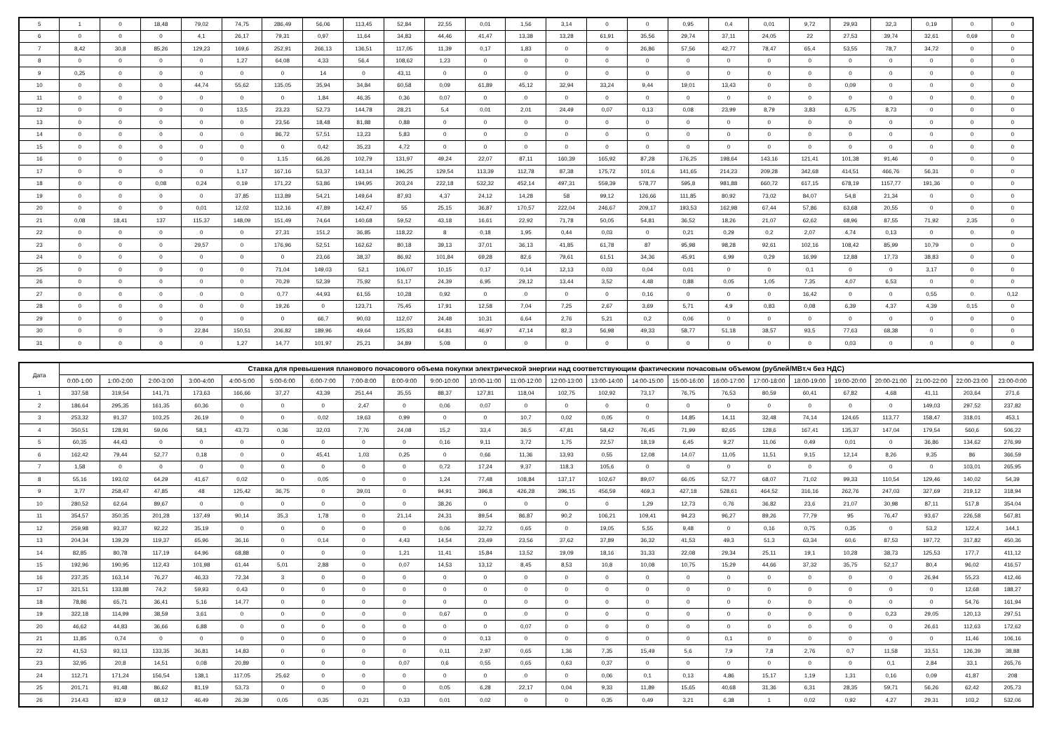| 5 | 1 | 0 | 18,48 | 79,02 | 74,75 | 286,49 | 56,06 | 113,45 | 52,84 | 22,55 | 0,01 | 1,56 | 3,14 | 0 | 0 | 0,95 | 0,4 | 0,01 | 9,72 | 29,93 | 32,3 | 0,19 | 0 | 0 |
| 6 | 0 | 0 | 0 | 4,1 | 26,17 | 79,31 | 0,97 | 11,64 | 34,83 | 44,46 | 41,47 | 13,38 | 13,28 | 61,91 | 35,56 | 29,74 | 37,11 | 24,05 | 22 | 27,53 | 39,74 | 32,61 | 0,69 | 0 |
| 7 | 8,42 | 30,8 | 85,26 | 129,23 | 169,6 | 252,91 | 266,13 | 136,51 | 117,05 | 11,39 | 0,17 | 1,83 | 0 | 0 | 26,86 | 57,56 | 42,77 | 78,47 | 65,4 | 53,55 | 78,7 | 34,72 | 0 | 0 |
| 8 | 0 | 0 | 0 | 0 | 1,27 | 64,08 | 4,33 | 56,4 | 108,62 | 1,23 | 0 | 0 | 0 | 0 | 0 | 0 | 0 | 0 | 0 | 0 | 0 | 0 | 0 | 0 |
| 9 | 0,25 | 0 | 0 | 0 | 0 | 0 | 14 | 0 | 43,11 | 0 | 0 | 0 | 0 | 0 | 0 | 0 | 0 | 0 | 0 | 0 | 0 | 0 | 0 | 0 |
| 10 | 0 | 0 | 0 | 44,74 | 55,62 | 135,05 | 35,94 | 34,84 | 60,58 | 0,09 | 61,89 | 45,12 | 32,94 | 33,24 | 9,44 | 19,01 | 13,43 | 0 | 0 | 0,09 | 0 | 0 | 0 | 0 |
| 11 | 0 | 0 | 0 | 0 | 0 | 0 | 1,84 | 46,35 | 0,36 | 0,07 | 0 | 0 | 0 | 0 | 0 | 0 | 0 | 0 | 0 | 0 | 0 | 0 | 0 | 0 |
| 12 | 0 | 0 | 0 | 0 | 13,5 | 23,23 | 52,73 | 144,78 | 28,21 | 5,4 | 0,01 | 2,01 | 24,49 | 0,07 | 0,13 | 0,08 | 23,99 | 8,79 | 3,83 | 6,75 | 8,73 | 0 | 0 | 0 |
| 13 | 0 | 0 | 0 | 0 | 0 | 23,56 | 18,48 | 81,88 | 0,88 | 0 | 0 | 0 | 0 | 0 | 0 | 0 | 0 | 0 | 0 | 0 | 0 | 0 | 0 | 0 |
| 14 | 0 | 0 | 0 | 0 | 0 | 86,72 | 57,51 | 13,23 | 5,83 | 0 | 0 | 0 | 0 | 0 | 0 | 0 | 0 | 0 | 0 | 0 | 0 | 0 | 0 | 0 |
| 15 | 0 | 0 | 0 | 0 | 0 | 0 | 0,42 | 35,23 | 4,72 | 0 | 0 | 0 | 0 | 0 | 0 | 0 | 0 | 0 | 0 | 0 | 0 | 0 | 0 | 0 |
| 16 | 0 | 0 | 0 | 0 | 0 | 1,15 | 66,26 | 102,79 | 131,97 | 49,24 | 22,07 | 87,11 | 160,39 | 165,92 | 87,28 | 176,25 | 198,64 | 143,16 | 121,41 | 101,38 | 91,46 | 0 | 0 | 0 |
| 17 | 0 | 0 | 0 | 0 | 1,17 | 167,16 | 53,37 | 143,14 | 196,25 | 129,54 | 113,39 | 112,78 | 87,38 | 175,72 | 101,6 | 141,65 | 214,23 | 209,28 | 342,68 | 414,51 | 466,76 | 56,31 | 0 | 0 |
| 18 | 0 | 0 | 0,08 | 0,24 | 0,19 | 171,22 | 53,86 | 194,95 | 203,24 | 222,18 | 532,32 | 452,14 | 497,31 | 559,39 | 578,77 | 595,8 | 981,88 | 660,72 | 617,15 | 678,19 | 1157,77 | 191,36 | 0 | 0 |
| 19 | 0 | 0 | 0 | 0 | 37,85 | 113,89 | 54,21 | 149,64 | 87,93 | 4,37 | 24,12 | 14,28 | 58 | 99,12 | 126,66 | 111,85 | 80,92 | 73,02 | 84,07 | 54,8 | 21,34 | 0 | 0 | 0 |
| 20 | 0 | 0 | 0 | 0,01 | 12,02 | 112,16 | 47,89 | 142,47 | 55 | 25,15 | 36,87 | 170,57 | 222,04 | 246,67 | 209,17 | 193,53 | 162,98 | 67,44 | 57,86 | 63,68 | 20,55 | 0 | 0 | 0 |
| 21 | 0,08 | 18,41 | 137 | 115,37 | 148,09 | 151,49 | 74,64 | 140,68 | 59,52 | 43,18 | 16,61 | 22,92 | 71,78 | 50,05 | 54,81 | 36,52 | 18,26 | 21,07 | 62,62 | 68,96 | 87,55 | 71,92 | 2,35 | 0 |
| 22 | 0 | 0 | 0 | 0 | 0 | 27,31 | 151,2 | 36,85 | 118,22 | 8 | 0,18 | 1,95 | 0,44 | 0,03 | 0 | 0,21 | 0,29 | 0,2 | 2,07 | 4,74 | 0,13 | 0 | 0 | 0 |
| 23 | 0 | 0 | 0 | 29,57 | 0 | 176,96 | 52,51 | 162,62 | 80,18 | 39,13 | 37,01 | 36,13 | 41,85 | 61,78 | 87 | 95,98 | 98,28 | 92,61 | 102,16 | 108,42 | 85,99 | 10,79 | 0 | 0 |
| 24 | 0 | 0 | 0 | 0 | 0 | 0 | 23,66 | 38,37 | 86,92 | 101,84 | 69,28 | 82,6 | 79,61 | 61,51 | 34,36 | 45,91 | 6,99 | 0,29 | 16,99 | 12,88 | 17,73 | 38,83 | 0 | 0 |
| 25 | 0 | 0 | 0 | 0 | 0 | 71,04 | 149,03 | 52,1 | 106,07 | 10,15 | 0,17 | 0,14 | 12,13 | 0,03 | 0,04 | 0,01 | 0 | 0 | 0,1 | 0 | 0 | 3,17 | 0 | 0 |
| 26 | 0 | 0 | 0 | 0 | 0 | 70,29 | 52,39 | 75,92 | 51,17 | 24,39 | 6,95 | 29,12 | 13,44 | 3,52 | 4,48 | 0,88 | 0,05 | 1,05 | 7,35 | 4,07 | 6,53 | 0 | 0 | 0 |
| 27 | 0 | 0 | 0 | 0 | 0 | 0,77 | 44,93 | 61,55 | 10,28 | 0,92 | 0 | 0 | 0 | 0 | 0,16 | 0 | 0 | 0 | 16,42 | 0 | 0 | 0,55 | 0 | 0,12 |
| 28 | 0 | 0 | 0 | 0 | 0 | 19,26 | 0 | 123,71 | 75,45 | 17,91 | 12,58 | 7,04 | 7,25 | 2,67 | 3,69 | 5,71 | 4,9 | 0,83 | 0,08 | 6,39 | 4,37 | 4,39 | 0,15 | 0 |
| 29 | 0 | 0 | 0 | 0 | 0 | 0 | 66,7 | 90,03 | 112,07 | 24,48 | 10,31 | 6,64 | 2,76 | 5,21 | 0,2 | 0,06 | 0 | 0 | 0 | 0 | 0 | 0 | 0 | 0 |
| 30 | 0 | 0 | 0 | 22,84 | 150,51 | 206,82 | 189,96 | 49,64 | 125,83 | 64,81 | 46,97 | 47,14 | 82,3 | 56,98 | 49,33 | 58,77 | 51,18 | 38,57 | 93,5 | 77,63 | 68,38 | 0 | 0 | 0 |
| 31 | 0 | 0 | 0 | 0 | 1,27 | 14,77 | 101,97 | 25,21 | 34,89 | 5,08 | 0 | 0 | 0 | 0 | 0 | 0 | 0 | 0 | 0 | 0,03 | 0 | 0 | 0 | 0 |
| Дата | Ставка для превышения планового почасового объема покупки электрической энергии над соответствующим фактическим почасовым объемом (рублей/МВт.ч без НДС) | | | | | | | | | | | | | | | | | | | | | | | |
| --- | --- | --- | --- | --- | --- | --- | --- | --- | --- | --- | --- | --- | --- | --- | --- | --- | --- | --- | --- | --- | --- | --- | --- | --- |
| | 0:00-1:00 | 1:00-2:00 | 2:00-3:00 | 3:00-4:00 | 4:00-5:00 | 5:00-6:00 | 6:00-7:00 | 7:00-8:00 | 8:00-9:00 | 9:00-10:00 | 10:00-11:00 | 11:00-12:00 | 12:00-13:00 | 13:00-14:00 | 14:00-15:00 | 15:00-16:00 | 16:00-17:00 | 17:00-18:00 | 18:00-19:00 | 19:00-20:00 | 20:00-21:00 | 21:00-22:00 | 22:00-23:00 | 23:00-0:00 |
| 1 | 337,58 | 319,54 | 141,71 | 173,63 | 166,66 | 37,27 | 43,39 | 251,44 | 35,55 | 88,37 | 127,81 | 118,04 | 102,75 | 102,92 | 73,17 | 76,75 | 76,53 | 80,59 | 60,41 | 67,82 | 4,68 | 41,11 | 203,64 | 271,6 |
| 2 | 186,64 | 295,35 | 161,35 | 60,36 | 0 | 0 | 0 | 2,47 | 0 | 0,06 | 0,07 | 0 | 0 | 0 | 0 | 0 | 0 | 0 | 0 | 0 | 0 | 149,03 | 297,52 | 237,82 |
| 3 | 253,32 | 91,37 | 103,25 | 26,19 | 0 | 0 | 0,02 | 19,63 | 0,99 | 0 | 0 | 10,7 | 0,02 | 0,05 | 0 | 14,85 | 14,11 | 32,48 | 74,14 | 124,65 | 113,77 | 158,47 | 318,01 | 453,1 |
| 4 | 350,51 | 128,91 | 59,06 | 58,1 | 43,73 | 0,36 | 32,03 | 7,76 | 24,08 | 15,2 | 33,4 | 36,5 | 47,81 | 58,42 | 76,45 | 71,99 | 82,65 | 128,6 | 167,41 | 135,37 | 147,04 | 179,54 | 560,6 | 506,22 |
| 5 | 60,35 | 44,43 | 0 | 0 | 0 | 0 | 0 | 0 | 0 | 0,16 | 9,11 | 3,72 | 1,75 | 22,57 | 18,19 | 6,45 | 9,27 | 11,06 | 0,49 | 0,01 | 0 | 36,86 | 134,62 | 276,99 |
| 6 | 162,42 | 79,44 | 52,77 | 0,18 | 0 | 0 | 45,41 | 1,03 | 0,25 | 0 | 0,66 | 11,36 | 13,93 | 0,55 | 12,08 | 14,07 | 11,05 | 11,51 | 9,15 | 12,14 | 8,26 | 9,35 | 86 | 366,59 |
| 7 | 1,58 | 0 | 0 | 0 | 0 | 0 | 0 | 0 | 0 | 0,72 | 17,24 | 9,37 | 118,3 | 105,6 | 0 | 0 | 0 | 0 | 0 | 0 | 0 | 0 | 103,01 | 265,95 |
| 8 | 55,16 | 193,02 | 64,29 | 41,67 | 0,02 | 0 | 0,05 | 0 | 0 | 1,24 | 77,48 | 108,84 | 137,17 | 102,67 | 89,07 | 66,05 | 52,77 | 68,07 | 71,02 | 99,33 | 110,54 | 129,46 | 140,02 | 54,39 |
| 9 | 3,77 | 258,47 | 47,85 | 48 | 125,42 | 36,75 | 0 | 39,01 | 0 | 94,91 | 396,8 | 426,28 | 396,15 | 456,59 | 469,3 | 427,18 | 528,61 | 464,52 | 316,16 | 262,76 | 247,03 | 327,69 | 219,12 | 318,94 |
| 10 | 280,52 | 62,64 | 89,67 | 0 | 0 | 0 | 0 | 0 | 0 | 38,26 | 0 | 0 | 0 | 0 | 1,29 | 12,73 | 0,76 | 36,82 | 23,6 | 21,07 | 30,98 | 87,11 | 517,8 | 354,04 |
| 11 | 354,57 | 350,35 | 201,28 | 137,49 | 90,14 | 35,3 | 1,78 | 0 | 21,14 | 24,31 | 89,54 | 86,87 | 90,2 | 106,21 | 109,41 | 94,23 | 96,27 | 89,26 | 77,79 | 95 | 76,47 | 93,67 | 226,58 | 567,81 |
| 12 | 259,98 | 93,37 | 92,22 | 35,19 | 0 | 0 | 0 | 0 | 0 | 0,06 | 32,72 | 0,65 | 0 | 19,05 | 5,55 | 9,48 | 0 | 0,16 | 0,75 | 0,35 | 0 | 53,2 | 122,4 | 144,1 |
| 13 | 204,34 | 139,29 | 119,37 | 65,96 | 36,16 | 0 | 0,14 | 0 | 4,43 | 14,54 | 23,49 | 23,56 | 37,62 | 37,89 | 36,32 | 41,53 | 49,3 | 51,3 | 63,34 | 60,6 | 87,53 | 197,72 | 317,82 | 450,36 |
| 14 | 82,85 | 80,78 | 117,19 | 64,96 | 68,88 | 0 | 0 | 0 | 1,21 | 11,41 | 15,84 | 13,52 | 19,09 | 18,16 | 31,33 | 22,08 | 29,34 | 25,11 | 19,1 | 10,28 | 38,73 | 125,53 | 177,7 | 411,12 |
| 15 | 192,96 | 190,95 | 112,43 | 101,98 | 61,44 | 5,01 | 2,88 | 0 | 0,07 | 14,53 | 13,12 | 8,45 | 8,53 | 10,8 | 10,08 | 10,75 | 15,29 | 44,66 | 37,32 | 35,75 | 52,17 | 80,4 | 96,02 | 416,57 |
| 16 | 237,35 | 163,14 | 76,27 | 46,33 | 72,34 | 3 | 0 | 0 | 0 | 0 | 0 | 0 | 0 | 0 | 0 | 0 | 0 | 0 | 0 | 0 | 0 | 26,94 | 55,23 | 412,46 |
| 17 | 321,51 | 133,88 | 74,2 | 59,93 | 0,43 | 0 | 0 | 0 | 0 | 0 | 0 | 0 | 0 | 0 | 0 | 0 | 0 | 0 | 0 | 0 | 0 | 0 | 12,68 | 188,27 |
| 18 | 78,86 | 65,71 | 36,41 | 5,16 | 14,77 | 0 | 0 | 0 | 0 | 0 | 0 | 0 | 0 | 0 | 0 | 0 | 0 | 0 | 0 | 0 | 0 | 0 | 54,76 | 161,94 |
| 19 | 322,18 | 114,99 | 38,59 | 3,61 | 0 | 0 | 0 | 0 | 0 | 0,67 | 0 | 0 | 0 | 0 | 0 | 0 | 0 | 0 | 0 | 0 | 0,23 | 29,05 | 120,13 | 297,51 |
| 20 | 46,62 | 44,83 | 36,66 | 6,88 | 0 | 0 | 0 | 0 | 0 | 0 | 0 | 0,07 | 0 | 0 | 0 | 0 | 0 | 0 | 0 | 0 | 0 | 26,61 | 112,63 | 172,62 |
| 21 | 11,85 | 0,74 | 0 | 0 | 0 | 0 | 0 | 0 | 0 | 0 | 0,13 | 0 | 0 | 0 | 0 | 0 | 0,1 | 0 | 0 | 0 | 0 | 0 | 11,46 | 106,16 |
| 22 | 41,53 | 93,13 | 133,35 | 36,81 | 14,83 | 0 | 0 | 0 | 0 | 0,11 | 2,97 | 0,65 | 1,36 | 7,35 | 15,49 | 5,6 | 7,9 | 7,8 | 2,76 | 0,7 | 11,58 | 33,51 | 126,39 | 38,88 |
| 23 | 32,95 | 20,8 | 14,51 | 0,08 | 20,89 | 0 | 0 | 0 | 0,07 | 0,6 | 0,55 | 0,65 | 0,63 | 0,37 | 0 | 0 | 0 | 0 | 0 | 0 | 0,1 | 2,84 | 33,1 | 265,76 |
| 24 | 112,71 | 171,24 | 156,54 | 138,1 | 117,05 | 25,62 | 0 | 0 | 0 | 0 | 0 | 0 | 0 | 0,06 | 0,1 | 0,13 | 4,86 | 15,17 | 1,19 | 1,31 | 0,16 | 0,09 | 41,87 | 208 |
| 25 | 201,71 | 91,48 | 86,62 | 81,19 | 53,73 | 0 | 0 | 0 | 0 | 0,05 | 6,28 | 22,17 | 0,04 | 9,33 | 11,89 | 15,65 | 40,68 | 31,36 | 6,31 | 28,35 | 59,71 | 56,26 | 62,42 | 205,73 |
| 26 | 214,43 | 82,9 | 68,12 | 46,49 | 26,39 | 0,05 | 0,35 | 0,21 | 0,33 | 0,01 | 0,02 | 0 | 0 | 0,35 | 0,49 | 3,21 | 6,38 | 1 | 0,02 | 0,92 | 4,27 | 29,31 | 103,2 | 532,06 |